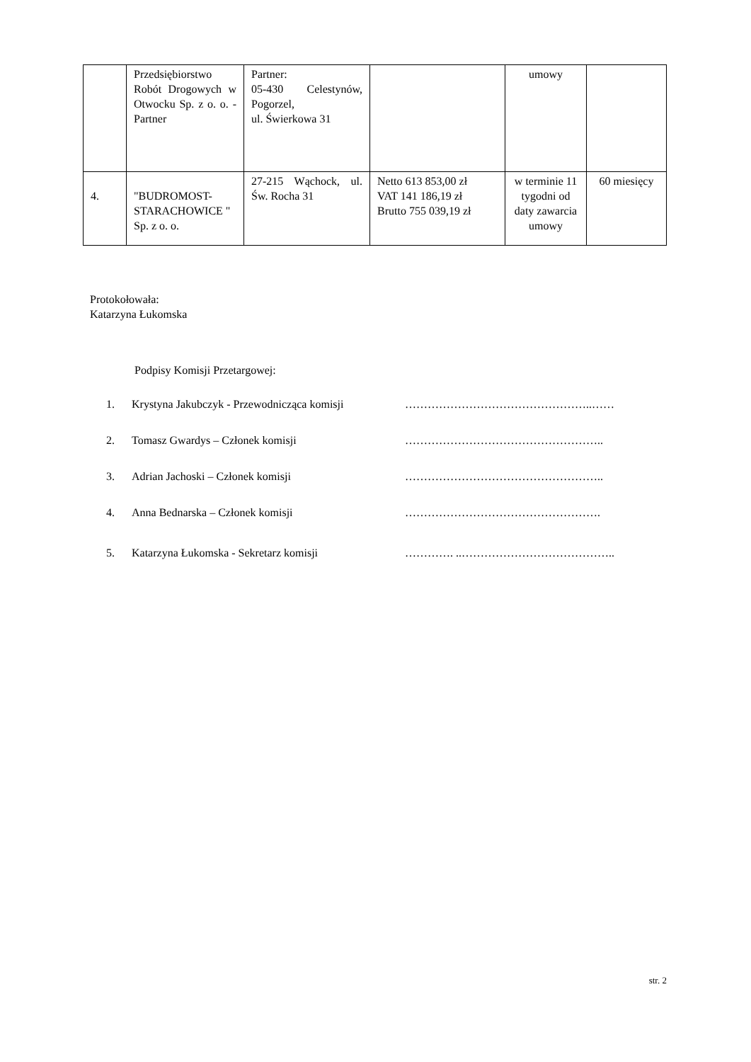| | Przedsiębiorstwo Robót Drogowych w Otwocku Sp. z o. o. - Partner | Partner: 05-430 Celestynów, Pogorzel, ul. Świerkowa 31 | | umowy | |
| 4. | "BUDROMOST-STARACHOWICE " Sp. z o. o. | 27-215 Wąchock, ul. Św. Rocha 31 | Netto 613 853,00 zł VAT 141 186,19 zł Brutto 755 039,19 zł | w terminie 11 tygodni od daty zawarcia umowy | 60 miesięcy |
Protokołowała:
Katarzyna Łukomska
Podpisy Komisji Przetargowej:
1. Krystyna Jakubczyk - Przewodnicząca komisji …………………………………………..……
2. Tomasz Gwardys – Członek komisji ……………………………………………..
3. Adrian Jachoski – Członek komisji ……………………………………………..
4. Anna Bednarska – Członek komisji …………………………………………….
5. Katarzyna Łukomska - Sekretarz komisji …………. ..…………………………………..
str. 2